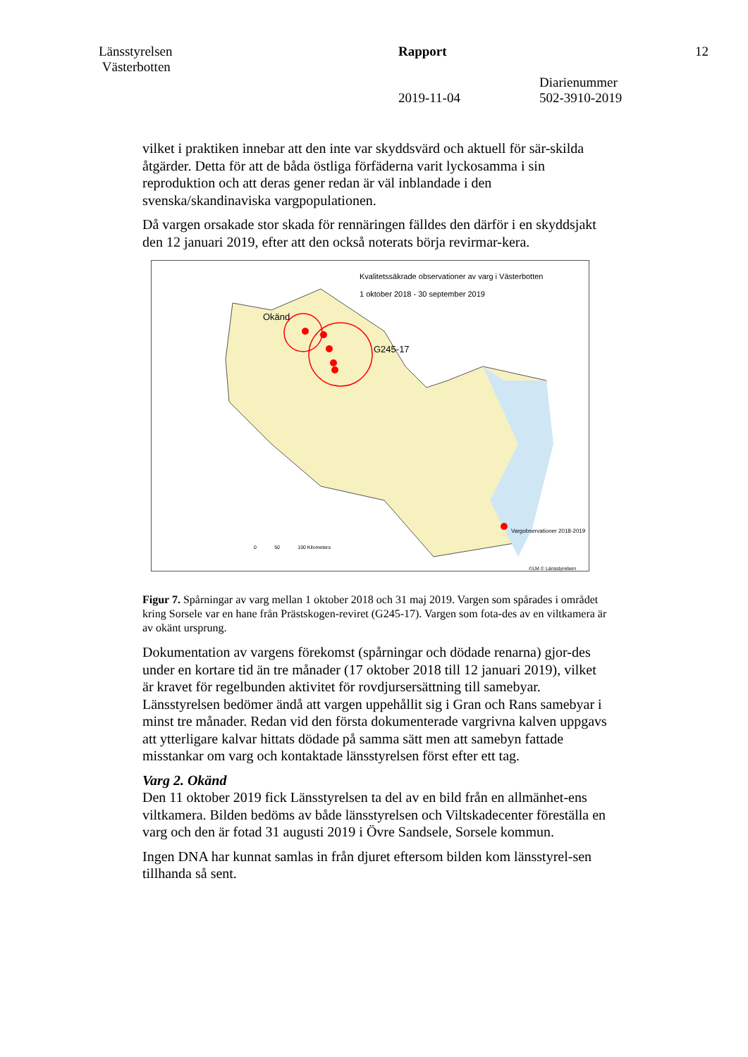Länsstyrelsen
Västerbotten
Rapport
2019-11-04
Diarienummer
502-3910-2019
12
vilket i praktiken innebar att den inte var skyddsvärd och aktuell för sär-skilda åtgärder. Detta för att de båda östliga förfäderna varit lyckosamma i sin reproduktion och att deras gener redan är väl inblandade i den svenska/skandinaviska vargpopulationen.
Då vargen orsakade stor skada för rennäringen fälldes den därför i en skyddsjakt den 12 januari 2019, efter att den också noterats börja revirmar-kera.
Kvalitetssäkrade observationer av varg i Västerbotten
1 oktober 2018 - 30 september 2019
Okänd
G245-17
Vargobservationer 2018-2019
0 50 100 Kilometers
©LM © Länsstyrelsen
Figur 7. Spårningar av varg mellan 1 oktober 2018 och 31 maj 2019. Vargen som spårades i området kring Sorsele var en hane från Prästskogen-reviret (G245-17). Vargen som fota-des av en viltkamera är av okänt ursprung.
Dokumentation av vargens förekomst (spårningar och dödade renarna) gjor-des under en kortare tid än tre månader (17 oktober 2018 till 12 januari 2019), vilket är kravet för regelbunden aktivitet för rovdjursersättning till samebyar. Länsstyrelsen bedömer ändå att vargen uppehållit sig i Gran och Rans samebyar i minst tre månader. Redan vid den första dokumenterade vargrivna kalven uppgavs att ytterligare kalvar hittats dödade på samma sätt men att samebyn fattade misstankar om varg och kontaktade länsstyrelsen först efter ett tag.
Varg 2. Okänd
Den 11 oktober 2019 fick Länsstyrelsen ta del av en bild från en allmänhet-ens viltkamera. Bilden bedöms av både länsstyrelsen och Viltskadecenter föreställa en varg och den är fotad 31 augusti 2019 i Övre Sandsele, Sorsele kommun.
Ingen DNA har kunnat samlas in från djuret eftersom bilden kom länsstyrel-sen tillhanda så sent.